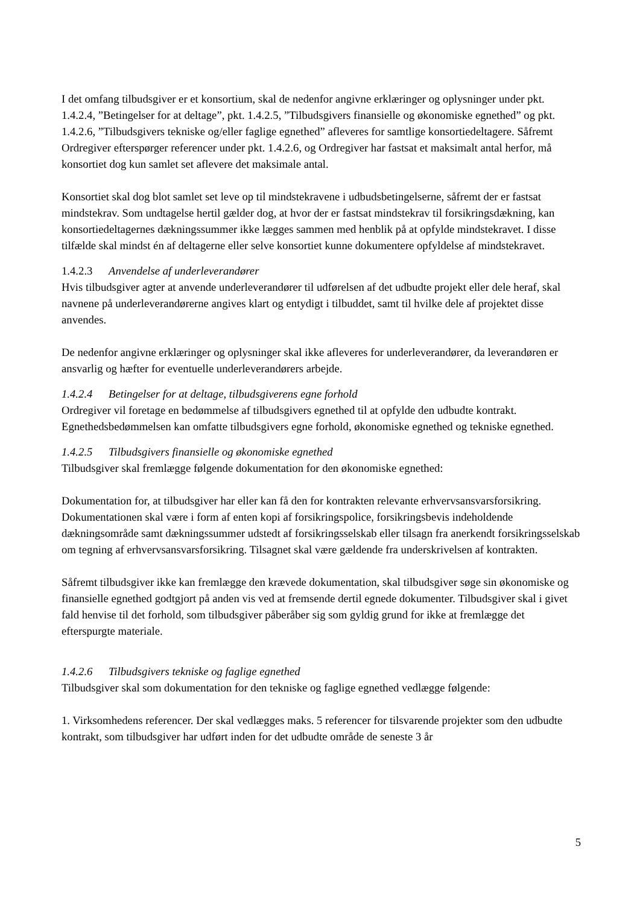I det omfang tilbudsgiver er et konsortium, skal de nedenfor angivne erklæringer og oplysninger under pkt. 1.4.2.4, ”Betingelser for at deltage”, pkt. 1.4.2.5, ”Tilbudsgivers finansielle og økonomiske egnethed” og pkt. 1.4.2.6, ”Tilbudsgivers tekniske og/eller faglige egnethed” afleveres for samtlige konsortiedeltagere. Såfremt Ordregiver efterspørger referencer under pkt. 1.4.2.6, og Ordregiver har fastsat et maksimalt antal herfor, må konsortiet dog kun samlet set aflevere det maksimale antal.
Konsortiet skal dog blot samlet set leve op til mindstekravene i udbudsbetingelserne, såfremt der er fastsat mindstekrav. Som undtagelse hertil gælder dog, at hvor der er fastsat mindstekrav til forsikringsdækning, kan konsortiedeltagernes dækningssummer ikke lægges sammen med henblik på at opfylde mindstekravet. I disse tilfælde skal mindst én af deltagerne eller selve konsortiet kunne dokumentere opfyldelse af mindstekravet.
1.4.2.3 Anvendelse af underleverandører
Hvis tilbudsgiver agter at anvende underleverandører til udførelsen af det udbudte projekt eller dele heraf, skal navnene på underleverandørerne angives klart og entydigt i tilbuddet, samt til hvilke dele af projektet disse anvendes.
De nedenfor angivne erklæringer og oplysninger skal ikke afleveres for underleverandører, da leverandøren er ansvarlig og hæfter for eventuelle underleverandørers arbejde.
1.4.2.4 Betingelser for at deltage, tilbudsgiverens egne forhold
Ordregiver vil foretage en bedømmelse af tilbudsgivers egnethed til at opfylde den udbudte kontrakt. Egnethedsbedømmelsen kan omfatte tilbudsgivers egne forhold, økonomiske egnethed og tekniske egnethed.
1.4.2.5 Tilbudsgivers finansielle og økonomiske egnethed
Tilbudsgiver skal fremlægge følgende dokumentation for den økonomiske egnethed:
Dokumentation for, at tilbudsgiver har eller kan få den for kontrakten relevante erhvervsansvarsforsikring. Dokumentationen skal være i form af enten kopi af forsikringspolice, forsikringsbevis indeholdende dækningsområde samt dækningssummer udstedt af forsikringsselskab eller tilsagn fra anerkendt forsikringsselskab om tegning af erhvervsansvarsforsikring. Tilsagnet skal være gældende fra underskrivelsen af kontrakten.
Såfremt tilbudsgiver ikke kan fremlægge den krævede dokumentation, skal tilbudsgiver søge sin økonomiske og finansielle egnethed godtgjort på anden vis ved at fremsende dertil egnede dokumenter. Tilbudsgiver skal i givet fald henvise til det forhold, som tilbudsgiver påberåber sig som gyldig grund for ikke at fremlægge det efterspurgte materiale.
1.4.2.6 Tilbudsgivers tekniske og faglige egnethed
Tilbudsgiver skal som dokumentation for den tekniske og faglige egnethed vedlægge følgende:
1. Virksomhedens referencer. Der skal vedlægges maks. 5 referencer for tilsvarende projekter som den udbudte kontrakt, som tilbudsgiver har udført inden for det udbudte område de seneste 3 år
5